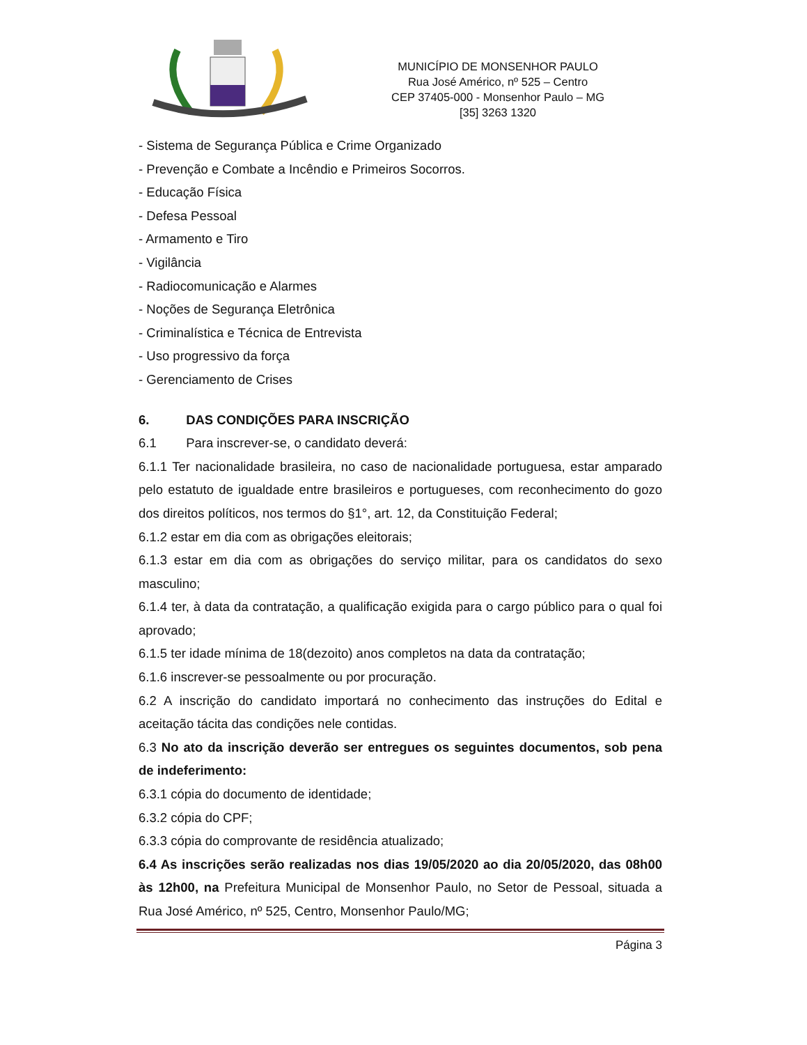MUNICÍPIO DE MONSENHOR PAULO
Rua José Américo, nº 525 – Centro
CEP 37405-000 - Monsenhor Paulo – MG
[35] 3263 1320
- Sistema de Segurança Pública e Crime Organizado
- Prevenção e Combate a Incêndio e Primeiros Socorros.
- Educação Física
- Defesa Pessoal
- Armamento e Tiro
- Vigilância
- Radiocomunicação e Alarmes
- Noções de Segurança Eletrônica
- Criminalística e Técnica de Entrevista
- Uso progressivo da força
- Gerenciamento de Crises
6. DAS CONDIÇÕES PARA INSCRIÇÃO
6.1 Para inscrever-se, o candidato deverá:
6.1.1 Ter nacionalidade brasileira, no caso de nacionalidade portuguesa, estar amparado pelo estatuto de igualdade entre brasileiros e portugueses, com reconhecimento do gozo dos direitos políticos, nos termos do §1°, art. 12, da Constituição Federal;
6.1.2 estar em dia com as obrigações eleitorais;
6.1.3 estar em dia com as obrigações do serviço militar, para os candidatos do sexo masculino;
6.1.4 ter, à data da contratação, a qualificação exigida para o cargo público para o qual foi aprovado;
6.1.5 ter idade mínima de 18(dezoito) anos completos na data da contratação;
6.1.6 inscrever-se pessoalmente ou por procuração.
6.2 A inscrição do candidato importará no conhecimento das instruções do Edital e aceitação tácita das condições nele contidas.
6.3 No ato da inscrição deverão ser entregues os seguintes documentos, sob pena de indeferimento:
6.3.1 cópia do documento de identidade;
6.3.2 cópia do CPF;
6.3.3 cópia do comprovante de residência atualizado;
6.4 As inscrições serão realizadas nos dias 19/05/2020 ao dia 20/05/2020, das 08h00 às 12h00, na Prefeitura Municipal de Monsenhor Paulo, no Setor de Pessoal, situada a Rua José Américo, nº 525, Centro, Monsenhor Paulo/MG;
Página 3